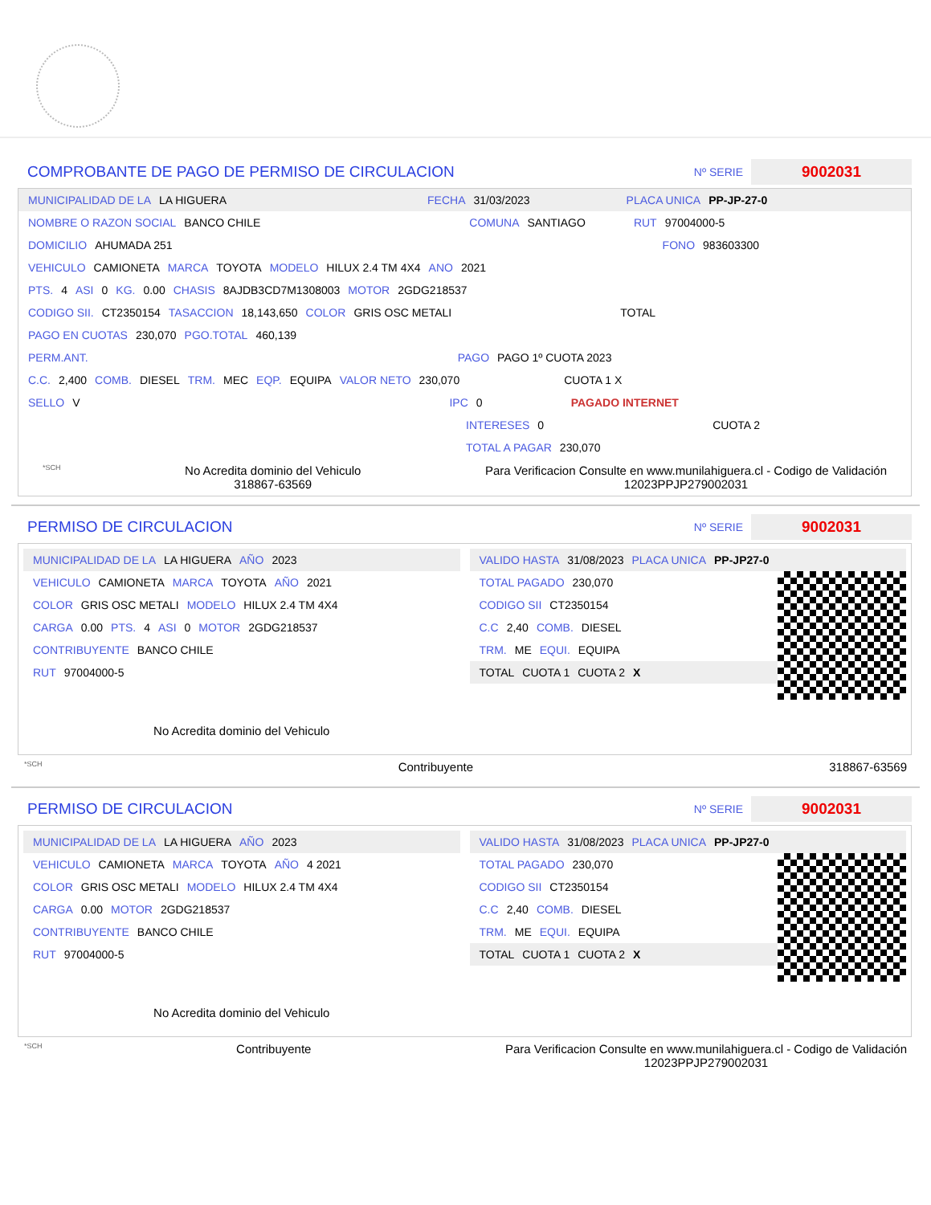COMPROBANTE DE PAGO DE PERMISO DE CIRCULACION
Nº SERIE 9002031
MUNICIPALIDAD DE LA LA HIGUERA FECHA 31/03/2023 PLACA UNICA PP-JP-27-0
NOMBRE O RAZON SOCIAL BANCO CHILE COMUNA SANTIAGO RUT 97004000-5
DOMICILIO AHUMADA 251 FONO 983603300
VEHICULO CAMIONETA MARCA TOYOTA MODELO HILUX 2.4 TM 4X4 ANO 2021
PTS. 4 ASI 0 KG. 0.00 CHASIS 8AJDB3CD7M1308003 MOTOR 2GDG218537
CODIGO SII. CT2350154 TASACCION 18,143,650 COLOR GRIS OSC METALI TOTAL
PAGO EN CUOTAS 230,070 PGO.TOTAL 460,139
PERM.ANT. PAGO PAGO 1º CUOTA 2023
C.C. 2,400 COMB. DIESEL TRM. MEC EQP. EQUIPA VALOR NETO 230,070 CUOTA 1 X
SELLO V IPC 0 PAGADO INTERNET
INTERESES 0 CUOTA 2
TOTAL A PAGAR 230,070
*SCH No Acredita dominio del Vehiculo
318867-63569 Para Verificacion Consulte en www.munilahiguera.cl - Codigo de Validación
12023PPJP279002031
PERMISO DE CIRCULACION
Nº SERIE 9002031
MUNICIPALIDAD DE LA LA HIGUERA AÑO 2023
VEHICULO CAMIONETA MARCA TOYOTA AÑO 2021
COLOR GRIS OSC METALI MODELO HILUX 2.4 TM 4X4
CARGA 0.00 PTS. 4 ASI 0 MOTOR 2GDG218537
CONTRIBUYENTE BANCO CHILE
RUT 97004000-5
No Acredita dominio del Vehiculo
VALIDO HASTA 31/08/2023 PLACA UNICA PP-JP27-0
TOTAL PAGADO 230,070
CODIGO SII CT2350154
C.C 2,40 COMB. DIESEL
TRM. ME EQUI. EQUIPA
TOTAL CUOTA 1 CUOTA 2 X
*SCH Contribuyente 318867-63569
PERMISO DE CIRCULACION
Nº SERIE 9002031
MUNICIPALIDAD DE LA LA HIGUERA AÑO 2023
VEHICULO CAMIONETA MARCA TOYOTA AÑO 4 2021
COLOR GRIS OSC METALI MODELO HILUX 2.4 TM 4X4
CARGA 0.00 MOTOR 2GDG218537
CONTRIBUYENTE BANCO CHILE
RUT 97004000-5
No Acredita dominio del Vehiculo
VALIDO HASTA 31/08/2023 PLACA UNICA PP-JP27-0
TOTAL PAGADO 230,070
CODIGO SII CT2350154
C.C 2,40 COMB. DIESEL
TRM. ME EQUI. EQUIPA
TOTAL CUOTA 1 CUOTA 2 X
*SCH Contribuyente Para Verificacion Consulte en www.munilahiguera.cl - Codigo de Validación
12023PPJP279002031